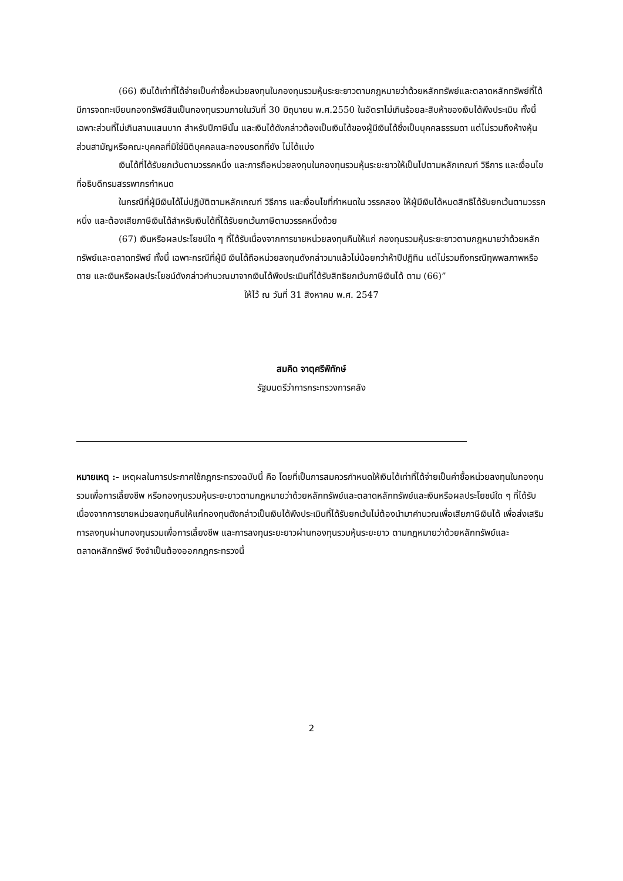(66) เงินได้เท่าที่ได้จ่ายเป็นค่าซื้อหน่วยลงทุนในกองทุนรวมหุ้นระยะยาวตามกฎหมายว่าด้วยหลักทรัพย์และตลาดหลักทรัพย์ที่ได้มีการจดทะเบียนกองทรัพย์สินเป็นกองทุนรวมภายในวันที่ 30 มิถุนายน พ.ศ.2550 ในอัตราไม่เกินร้อยละสิบห้าของเงินได้พึงประเมิน ทั้งนี้ เฉพาะส่วนที่ไม่เกินสามแสนบาท สำหรับปีภาษีนั้น และเงินได้ดังกล่าวต้องเป็นเงินได้ของผู้มีเงินได้ซึ่งเป็นบุคคลธรรมดา แต่ไม่รวมถึงห้างหุ้นส่วนสามัญหรือคณะบุคคลที่มิใช่นิติบุคคลและกองมรดกที่ยัง ไม่ได้แบ่ง
เงินได้ที่ได้รับยกเว้นตามวรรคหนึ่ง และการถือหน่วยลงทุนในกองทุนรวมหุ้นระยะยาวให้เป็นไปตามหลักเกณฑ์ วิธีการ และเงื่อนไขที่อธิบดีกรมสรรพากรกำหนด
ในกรณีที่ผู้มีเงินได้ไม่ปฏิบัติตามหลักเกณฑ์ วิธีการ และเงื่อนไขที่กำหนดใน วรรคสอง ให้ผู้มีเงินได้หมดสิทธิได้รับยกเว้นตามวรรคหนึ่ง และต้องเสียภาษีเงินได้สำหรับเงินได้ที่ได้รับยกเว้นภาษีตามวรรคหนึ่งด้วย
(67) เงินหรือผลประโยชน์ใด ๆ ที่ได้รับเนื่องจากการขายหน่วยลงทุนคืนให้แก่ กองทุนรวมหุ้นระยะยาวตามกฎหมายว่าด้วยหลักทรัพย์และตลาดทรัพย์ ทั้งนี้ เฉพาะกรณีที่ผู้มี เงินได้ถือหน่วยลงทุนดังกล่าวมาแล้วไม่น้อยกว่าห้าปีปฏิทิน แต่ไม่รวมถึงกรณีทุพพลภาพหรือตาย และเงินหรือผลประโยชน์ดังกล่าวคำนวณมาจากเงินได้พึงประเมินที่ได้รับสิทธิยกเว้นภาษีเงินได้ ตาม (66)”
ให้ไว้ ณ วันที่ 31 สิงหาคม พ.ศ. 2547
สมคิด จาตุศรีพิทักษ์
รัฐมนตรีว่าการกระทรวงการคลัง
หมายเหตุ :- เหตุผลในการประกาศใช้กฎกระทรวงฉบับนี้ คือ โดยที่เป็นการสมควรกำหนดให้เงินได้เท่าที่ได้จ่ายเป็นค่าซื้อหน่วยลงทุนในกองทุนรวมเพื่อการเลี้ยงชีพ หรือกองทุนรวมหุ้นระยะยาวตามกฎหมายว่าด้วยหลักทรัพย์และตลาดหลักทรัพย์และเงินหรือผลประโยชน์ใด ๆ ที่ได้รับเนื่องจากการขายหน่วยลงทุนคืนให้แก่กองทุนดังกล่าวเป็นเงินได้พึงประเมินที่ได้รับยกเว้นไม่ต้องนำมาคำนวณเพื่อเสียภาษีเงินได้ เพื่อส่งเสริมการลงทุนผ่านกองทุนรวมเพื่อการเลี้ยงชีพ และการลงทุนระยะยาวผ่านกองทุนรวมหุ้นระยะยาว ตามกฎหมายว่าด้วยหลักทรัพย์และตลาดหลักทรัพย์ จึงจำเป็นต้องออกกฎกระทรวงนี้
2